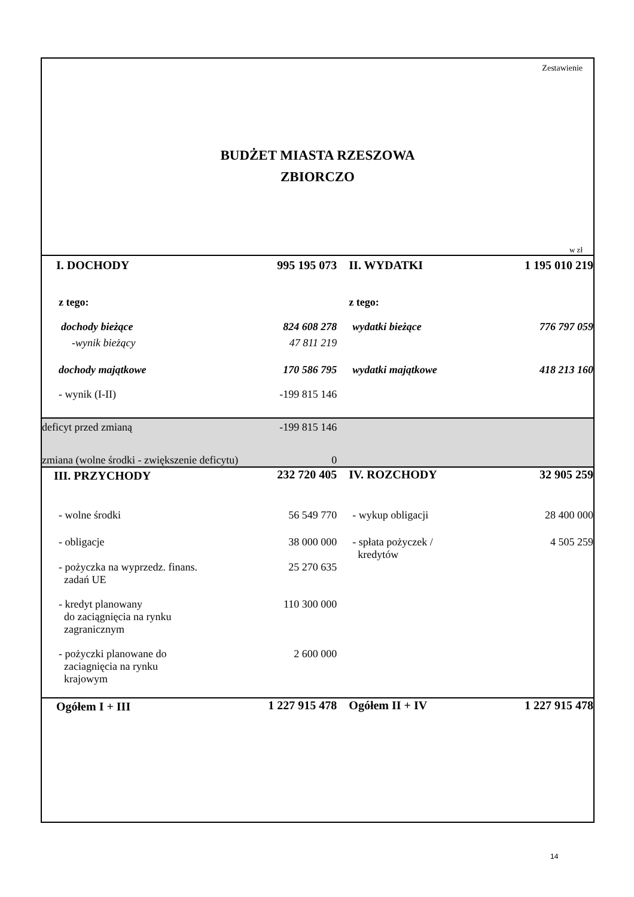Zestawienie
BUDŻET MIASTA RZESZOWA
ZBIORCZO
w zł
| I. DOCHODY | 995 195 073 | II. WYDATKI | 1 195 010 219 |
| z tego: | | z tego: | |
| dochody bieżące | 824 608 278 | wydatki bieżące | 776 797 059 |
| -wynik bieżący | 47 811 219 | | |
| dochody majątkowe | 170 586 795 | wydatki majątkowe | 418 213 160 |
| - wynik (I-II) | -199 815 146 | | |
| deficyt przed zmianą | -199 815 146 | | |
| zmiana (wolne środki - zwiększenie deficytu) | 0 | | |
| III. PRZYCHODY | 232 720 405 | IV. ROZCHODY | 32 905 259 |
| - wolne środki | 56 549 770 | - wykup obligacji | 28 400 000 |
| - obligacje | 38 000 000 | - spłata pożyczek / kredytów | 4 505 259 |
| - pożyczka na wyprzedz. finans. zadań UE | 25 270 635 | | |
| - kredyt planowany do zaciągnięcia na rynku zagranicznym | 110 300 000 | | |
| - pożyczki planowane do zaciagnięcia na rynku krajowym | 2 600 000 | | |
| Ogółem I + III | 1 227 915 478 | Ogółem II + IV | 1 227 915 478 |
14